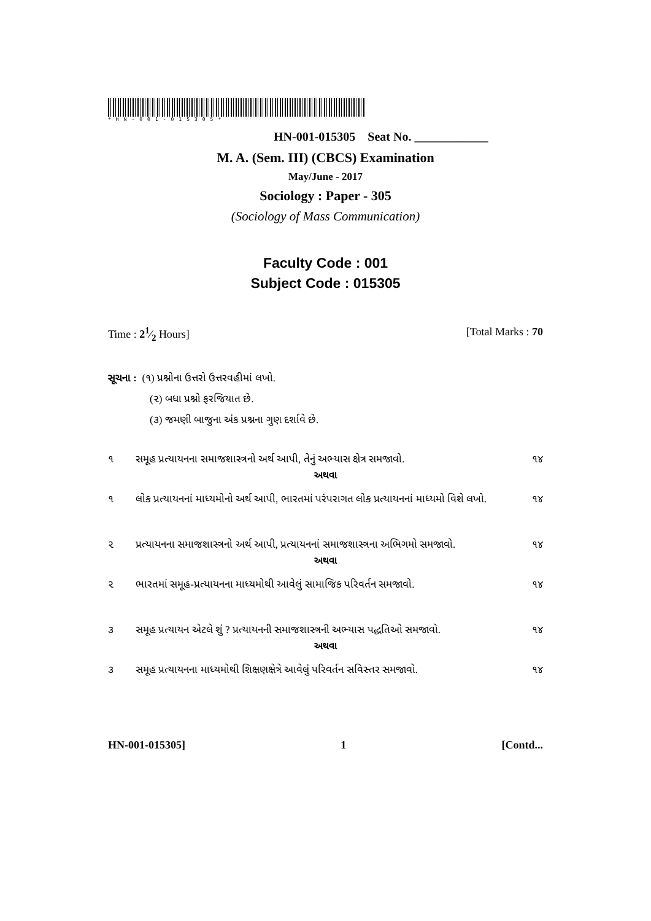*HN-001-015305*
HN-001-015305 Seat No. ____________
M. A. (Sem. III) (CBCS) Examination
May/June - 2017
Sociology : Paper - 305
(Sociology of Mass Communication)
Faculty Code : 001
Subject Code : 015305
Time : 21⁄2 Hours] [Total Marks : 70
સૂચના : (૧) પ્રશ્નોના ઉત્તરો ઉત્તરવહીમાં લખો.
(૨) બધા પ્રશ્નો ફરજિયાત છે.
(૩) જમણી બાજુના અંક પ્રશ્નના ગુણ દર્શાવે છે.
૧ સમૂહ પ્રત્યાયનના સમાજશાસ્ત્રનો અર્થ આપી, તેનું અભ્યાસ ક્ષેત્ર સમજાવો. ૧૪
અથવા
૧ લોક પ્રત્યાયનનાં માધ્યમોનો અર્થ આપી, ભારતમાં પરંપરાગત લોક પ્રત્યાયનનાં માધ્યમો વિશે લખો. ૧૪
૨ પ્રત્યાયનના સમાજશાસ્ત્રનો અર્થ આપી, પ્રત્યાયનનાં સમાજશાસ્ત્રના અભિગમો સમજાવો. ૧૪
અથવા
૨ ભારતમાં સમૂહ-પ્રત્યાયનના માધ્યમોથી આવેલું સામાજિક પરિવર્તન સમજાવો. ૧૪
૩ સમૂહ પ્રત્યાયન એટલે શું ? પ્રત્યાયનની સમાજશાસ્ત્રની અભ્યાસ પદ્ધતિઓ સમજાવો. ૧૪
અથવા
૩ સમૂહ પ્રત્યાયનના માધ્યમોથી શિક્ષણક્ષેત્રે આવેલું પરિવર્તન સવિસ્તર સમજાવો. ૧૪
HN-001-015305] 1 [Contd...